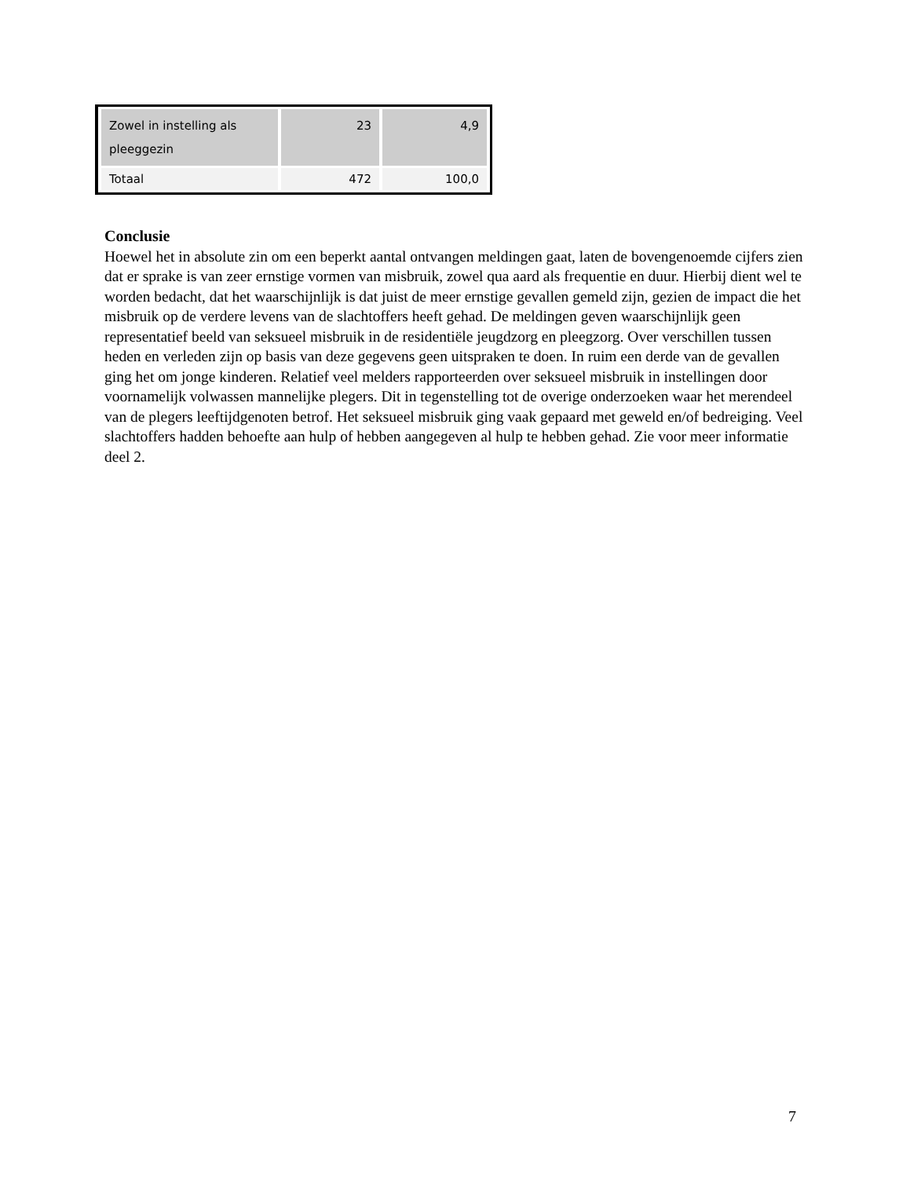| Zowel in instelling als pleeggezin | 23 | 4,9 |
| Totaal | 472 | 100,0 |
Conclusie
Hoewel het in absolute zin om een beperkt aantal ontvangen meldingen gaat, laten de bovengenoemde cijfers zien dat er sprake is van zeer ernstige vormen van misbruik, zowel qua aard als frequentie en duur. Hierbij dient wel te worden bedacht, dat het waarschijnlijk is dat juist de meer ernstige gevallen gemeld zijn, gezien de impact die het misbruik op de verdere levens van de slachtoffers heeft gehad. De meldingen geven waarschijnlijk geen representatief beeld van seksueel misbruik in de residentiële jeugdzorg en pleegzorg. Over verschillen tussen heden en verleden zijn op basis van deze gegevens geen uitspraken te doen. In ruim een derde van de gevallen ging het om jonge kinderen. Relatief veel melders rapporteerden over seksueel misbruik in instellingen door voornamelijk volwassen mannelijke plegers. Dit in tegenstelling tot de overige onderzoeken waar het merendeel van de plegers leeftijdgenoten betrof. Het seksueel misbruik ging vaak gepaard met geweld en/of bedreiging. Veel slachtoffers hadden behoefte aan hulp of hebben aangegeven al hulp te hebben gehad. Zie voor meer informatie deel 2.
7